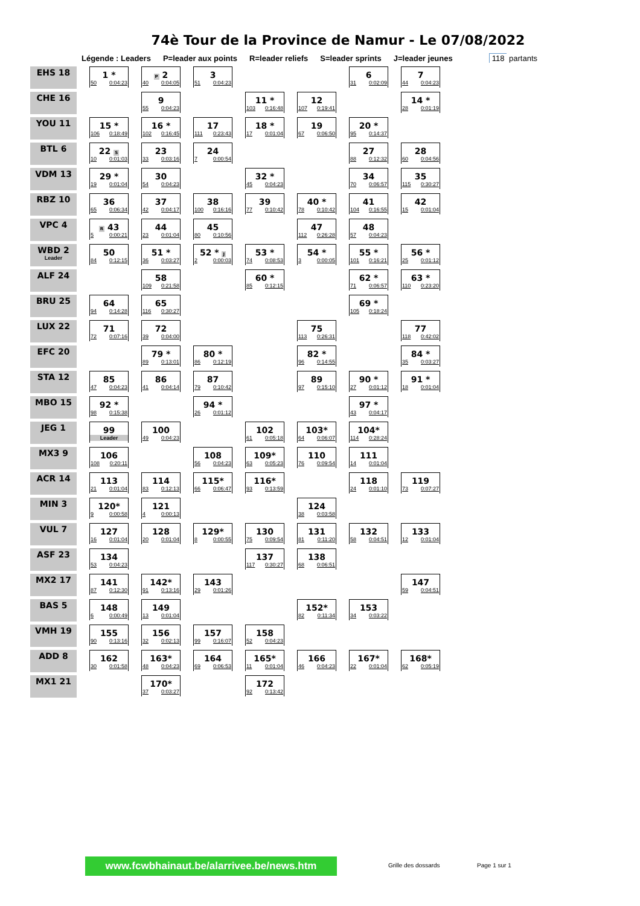74è Tour de la Province de Namur - Le 07/08/2022
Légende : Leaders P=leader aux points R=leader reliefs S=leader sprints J=leader jeunes 118 partants
| EHS 18 | 1 * 50 0:04:23 | P 2 40 0:04:05 | 3 51 0:04:23 | | | 6 31 0:02:09 | 7 44 0:04:23 |
| CHE 16 | | 9 55 0:04:23 | | 11 * 103 0:16:48 | 12 107 0:19:41 | | 14 * 28 0:01:19 |
| YOU 11 | 15 * 106 0:18:49 | 16 * 102 0:16:45 | 17 111 0:23:43 | 18 * 17 0:01:04 | 19 67 0:06:50 | 20 * 95 0:14:37 | |
| BTL 6 | 22 S 10 0:01:03 | 23 33 0:03:16 | 24 7 0:00:54 | | | 27 88 0:12:32 | 28 60 0:04:56 |
| VDM 13 | 29 * 19 0:01:04 | 30 54 0:04:23 | | 32 * 45 0:04:23 | | 34 70 0:06:57 | 35 115 0:30:27 |
| RBZ 10 | 36 65 0:06:34 | 37 42 0:04:17 | 38 100 0:16:16 | 39 77 0:10:42 | 40 * 78 0:10:42 | 41 104 0:16:55 | 42 15 0:01:04 |
| VPC 4 | R 43 5 0:00:21 | 44 23 0:01:04 | 45 80 0:10:56 | | 47 112 0:26:28 | 48 57 0:04:23 | |
| WBD 2 Leader | 50 84 0:12:15 | 51 * 36 0:03:27 | 52 * J 2 0:00:03 | 53 * 74 0:08:53 | 54 * 3 0:00:05 | 55 * 101 0:16:21 | 56 * 25 0:01:12 |
| ALF 24 | | 58 109 0:21:58 | | 60 * 85 0:12:15 | | 62 * 71 0:06:57 | 63 * 110 0:23:20 |
| BRU 25 | 64 94 0:14:28 | 65 116 0:30:27 | | | | 69 * 105 0:18:24 | |
| LUX 22 | 71 72 0:07:16 | 72 39 0:04:00 | | | 75 113 0:26:31 | | 77 118 0:42:02 |
| EFC 20 | | 79 * 89 0:13:01 | 80 * 86 0:12:19 | | 82 * 96 0:14:55 | | 84 * 35 0:03:27 |
| STA 12 | 85 47 0:04:23 | 86 41 0:04:14 | 87 79 0:10:42 | | 89 97 0:15:10 | 90 * 27 0:01:12 | 91 * 18 0:01:04 |
| MBO 15 | 92 * 98 0:15:38 | | 94 * 26 0:01:12 | | | 97 * 43 0:04:17 | |
| JEG 1 | 99 Leader | 100 49 0:04:23 | | 102 61 0:05:18 | 103* 64 0:06:07 | 104* 114 0:28:24 | |
| MX3 9 | 106 108 0:20:11 | | 108 56 0:04:23 | 109* 63 0:05:23 | 110 76 0:09:54 | 111 14 0:01:04 | |
| ACR 14 | 113 21 0:01:04 | 114 83 0:12:13 | 115* 66 0:06:47 | 116* 93 0:13:59 | | 118 24 0:01:10 | 119 73 0:07:27 |
| MIN 3 | 120* 9 0:00:58 | 121 4 0:00:13 | | | 124 38 0:03:58 | | |
| VUL 7 | 127 16 0:01:04 | 128 20 0:01:04 | 129* 8 0:00:55 | 130 75 0:09:54 | 131 81 0:11:20 | 132 58 0:04:51 | 133 12 0:01:04 |
| ASF 23 | 134 53 0:04:23 | | | 137 117 0:30:27 | 138 68 0:06:51 | | |
| MX2 17 | 141 87 0:12:30 | 142* 91 0:13:16 | 143 29 0:01:26 | | | | 147 59 0:04:51 |
| BAS 5 | 148 6 0:00:49 | 149 13 0:01:04 | | | 152* 82 0:11:34 | 153 34 0:03:22 | |
| VMH 19 | 155 90 0:13:16 | 156 32 0:02:13 | 157 99 0:16:07 | 158 52 0:04:23 | | | |
| ADD 8 | 162 30 0:01:58 | 163* 48 0:04:23 | 164 69 0:06:53 | 165* 11 0:01:04 | 166 46 0:04:23 | 167* 22 0:01:04 | 168* 62 0:05:19 |
| MX1 21 | | 170* 37 0:03:27 | | 172 92 0:13:42 | | | |
www.fcwbhainaut.be/alarrivee.be/news.htm Grille des dossards Page 1 sur 1